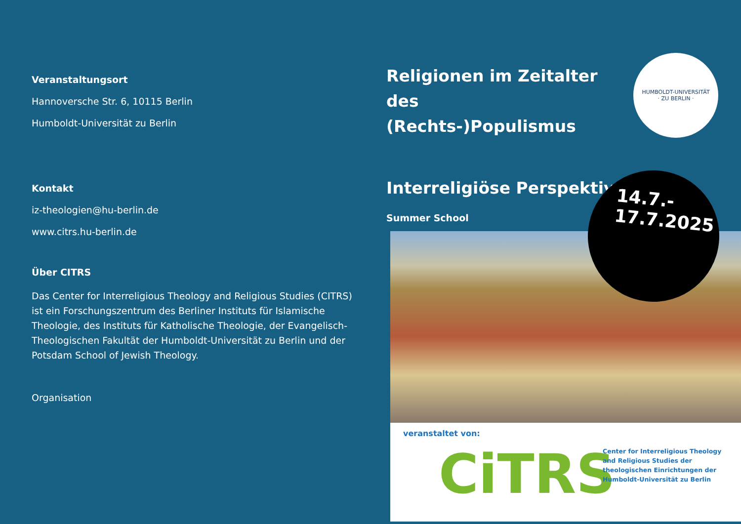Veranstaltungsort
Hannoversche Str. 6, 10115 Berlin
Humboldt-Universität zu Berlin
Kontakt
iz-theologien@hu-berlin.de
www.citrs.hu-berlin.de
Über CITRS
Das Center for Interreligious Theology and Religious Studies (CITRS) ist ein Forschungszentrum des Berliner Instituts für Islamische Theologie, des Instituts für Katholische Theologie, der Evangelisch-Theologischen Fakultät der Humboldt-Universität zu Berlin und der Potsdam School of Jewish Theology.
Organisation
Religionen im Zeitalter des (Rechts-)Populismus
Interreligiöse Perspektiven
Summer School
HUMBOLDT-UNIVERSITÄT
· ZU BERLIN ·
14.7.-
17.7.2025
veranstaltet von:
CiTRS
Center for Interreligious Theology and Religious Studies der theologischen Einrichtungen der Humboldt-Universität zu Berlin